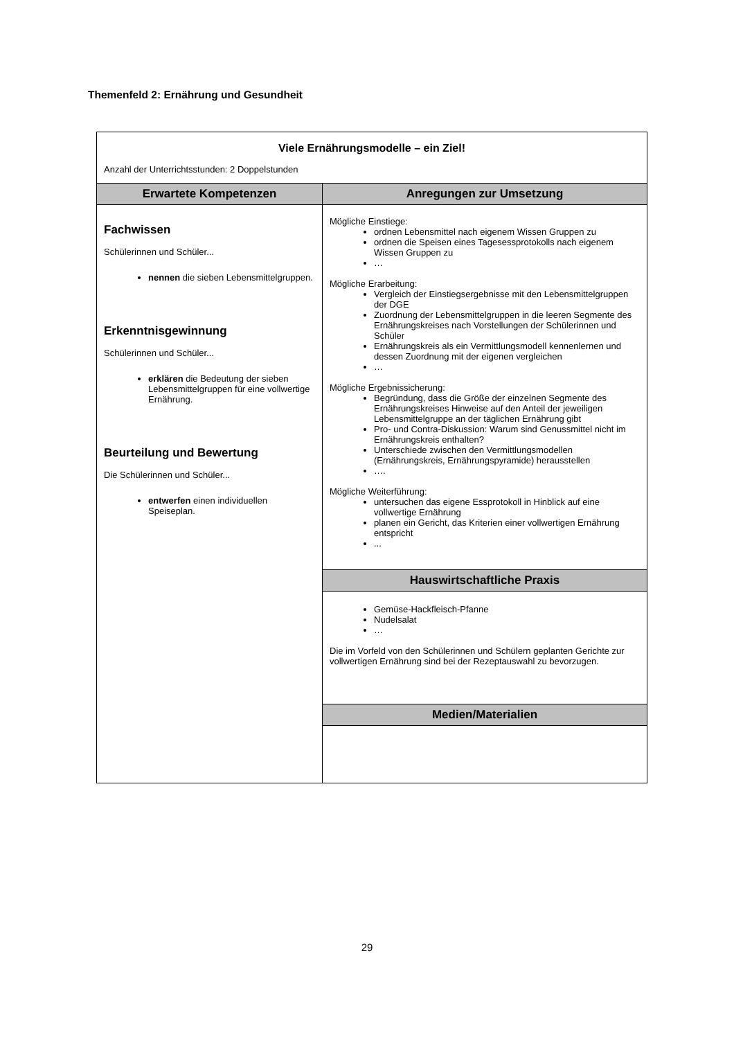Themenfeld 2: Ernährung und Gesundheit
| Viele Ernährungsmodelle – ein Ziel! Anzahl der Unterrichtsstunden: 2 Doppelstunden | |
| Erwartete Kompetenzen | Anregungen zur Umsetzung |
| Fachwissen Schülerinnen und Schüler... nennen die sieben Lebensmittelgruppen. Erkenntnisgewinnung Schülerinnen und Schüler... erklären die Bedeutung der sieben Lebensmittelgruppen für eine vollwertige Ernährung. Beurteilung und Bewertung Die Schülerinnen und Schüler... entwerfen einen individuellen Speiseplan. | Mögliche Einstiege: ordnen Lebensmittel nach eigenem Wissen Gruppen zu ordnen die Speisen eines Tagesessprotokolls nach eigenem Wissen Gruppen zu … Mögliche Erarbeitung: Vergleich der Einstiegsergebnisse mit den Lebensmittelgruppen der DGE Zuordnung der Lebensmittelgruppen in die leeren Segmente des Ernährungskreises nach Vorstellungen der Schülerinnen und Schüler Ernährungskreis als ein Vermittlungsmodell kennenlernen und dessen Zuordnung mit der eigenen vergleichen … Mögliche Ergebnissicherung: Begründung, dass die Größe der einzelnen Segmente des Ernährungskreises Hinweise auf den Anteil der jeweiligen Lebensmittelgruppe an der täglichen Ernährung gibt Pro- und Contra-Diskussion: Warum sind Genussmittel nicht im Ernährungskreis enthalten? Unterschiede zwischen den Vermittlungsmodellen (Ernährungskreis, Ernährungspyramide) herausstellen …. Mögliche Weiterführung: untersuchen das eigene Essprotokoll in Hinblick auf eine vollwertige Ernährung planen ein Gericht, das Kriterien einer vollwertigen Ernährung entspricht ... |
| | Hauswirtschaftliche Praxis |
| | Gemüse-Hackfleisch-Pfanne Nudelsalat … Die im Vorfeld von den Schülerinnen und Schülern geplanten Gerichte zur vollwertigen Ernährung sind bei der Rezeptauswahl zu bevorzugen. |
| | Medien/Materialien |
29